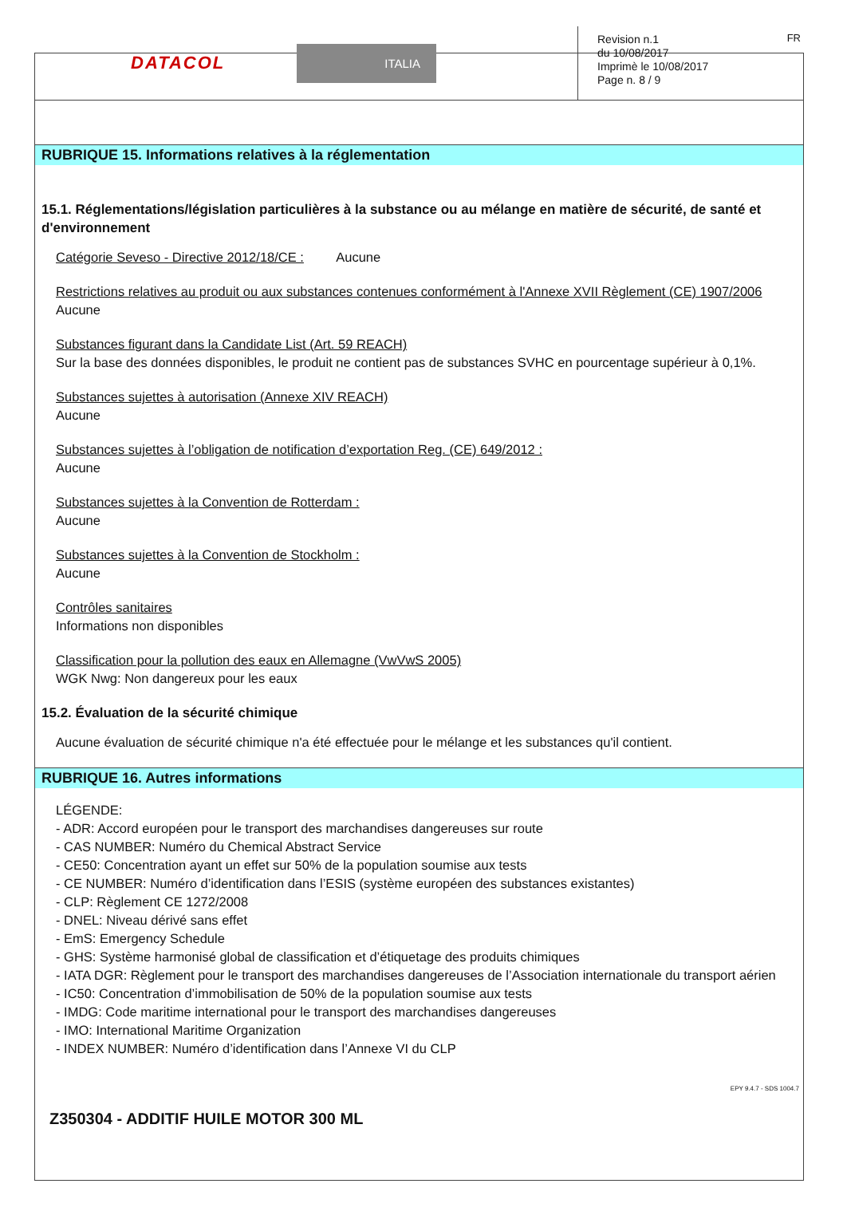DATACOL ITALIA
Revision n.1
du 10/08/2017
Imprimè le 10/08/2017
Page n. 8 / 9
FR
RUBRIQUE 15. Informations relatives à la réglementation
15.1. Réglementations/législation particulières à la substance ou au mélange en matière de sécurité, de santé et d'environnement
Catégorie Seveso - Directive 2012/18/CE : Aucune
Restrictions relatives au produit ou aux substances contenues conformément à l'Annexe XVII Règlement (CE) 1907/2006
Aucune
Substances figurant dans la Candidate List (Art. 59 REACH)
Sur la base des données disponibles, le produit ne contient pas de substances SVHC en pourcentage supérieur à 0,1%.
Substances sujettes à autorisation (Annexe XIV REACH)
Aucune
Substances sujettes à l’obligation de notification d’exportation Reg. (CE) 649/2012 :
Aucune
Substances sujettes à la Convention de Rotterdam :
Aucune
Substances sujettes à la Convention de Stockholm :
Aucune
Contrôles sanitaires
Informations non disponibles
Classification pour la pollution des eaux en Allemagne (VwVwS 2005)
WGK Nwg: Non dangereux pour les eaux
15.2. Évaluation de la sécurité chimique
Aucune évaluation de sécurité chimique n'a été effectuée pour le mélange et les substances qu'il contient.
RUBRIQUE 16. Autres informations
LÉGENDE:
- ADR: Accord européen pour le transport des marchandises dangereuses sur route
- CAS NUMBER: Numéro du Chemical Abstract Service
- CE50: Concentration ayant un effet sur 50% de la population soumise aux tests
- CE NUMBER: Numéro d’identification dans l’ESIS (système européen des substances existantes)
- CLP: Règlement CE 1272/2008
- DNEL: Niveau dérivé sans effet
- EmS: Emergency Schedule
- GHS: Système harmonisé global de classification et d’étiquetage des produits chimiques
- IATA DGR: Règlement pour le transport des marchandises dangereuses de l’Association internationale du transport aérien
- IC50: Concentration d’immobilisation de 50% de la population soumise aux tests
- IMDG: Code maritime international pour le transport des marchandises dangereuses
- IMO: International Maritime Organization
- INDEX NUMBER: Numéro d’identification dans l’Annexe VI du CLP
EPY 9.4.7 - SDS 1004.7
Z350304 - ADDITIF HUILE MOTOR 300 ML